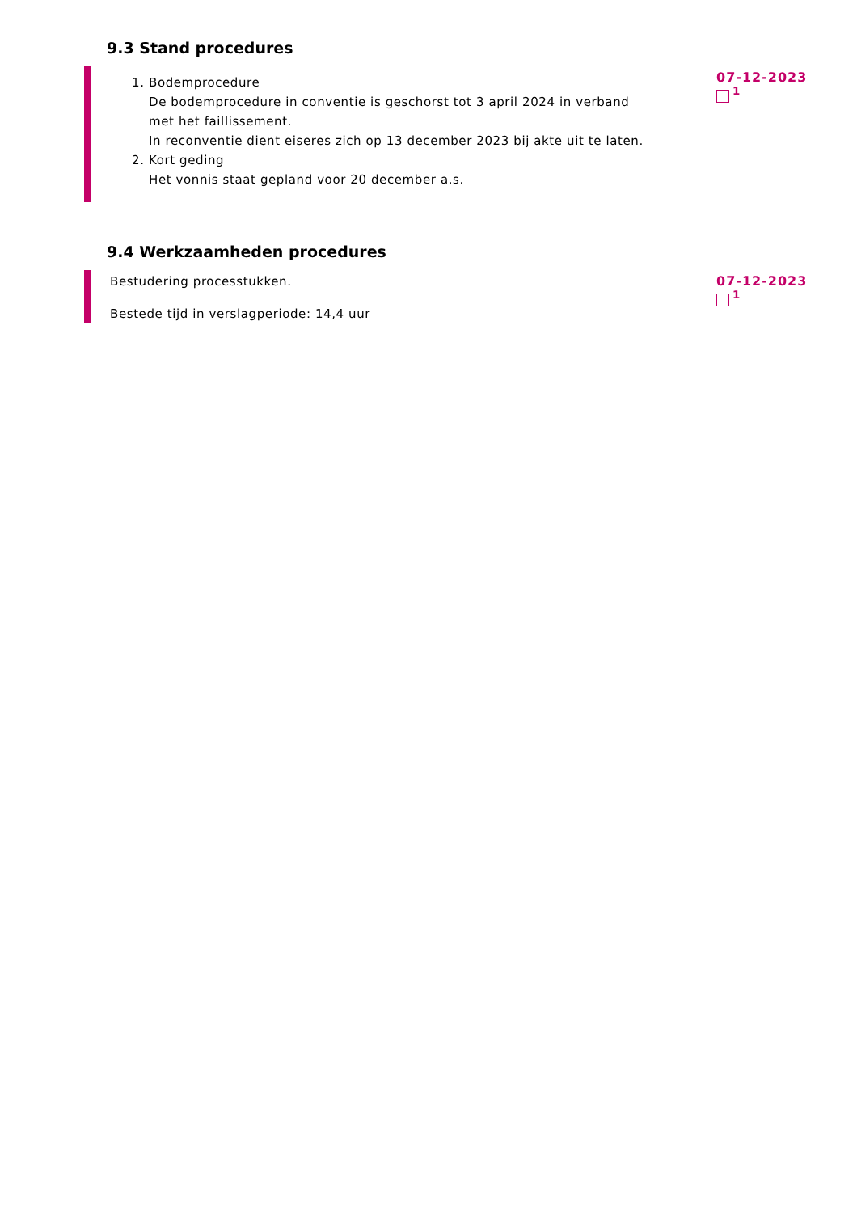9.3 Stand procedures
1. Bodemprocedure
De bodemprocedure in conventie is geschorst tot 3 april 2024 in verband met het faillissement.
In reconventie dient eiseres zich op 13 december 2023 bij akte uit te laten.
2. Kort geding
Het vonnis staat gepland voor 20 december a.s.
07-12-2023
<sup>1</sup>
9.4 Werkzaamheden procedures
Bestudering processtukken.
Bestede tijd in verslagperiode: 14,4 uur
07-12-2023
<sup>1</sup>